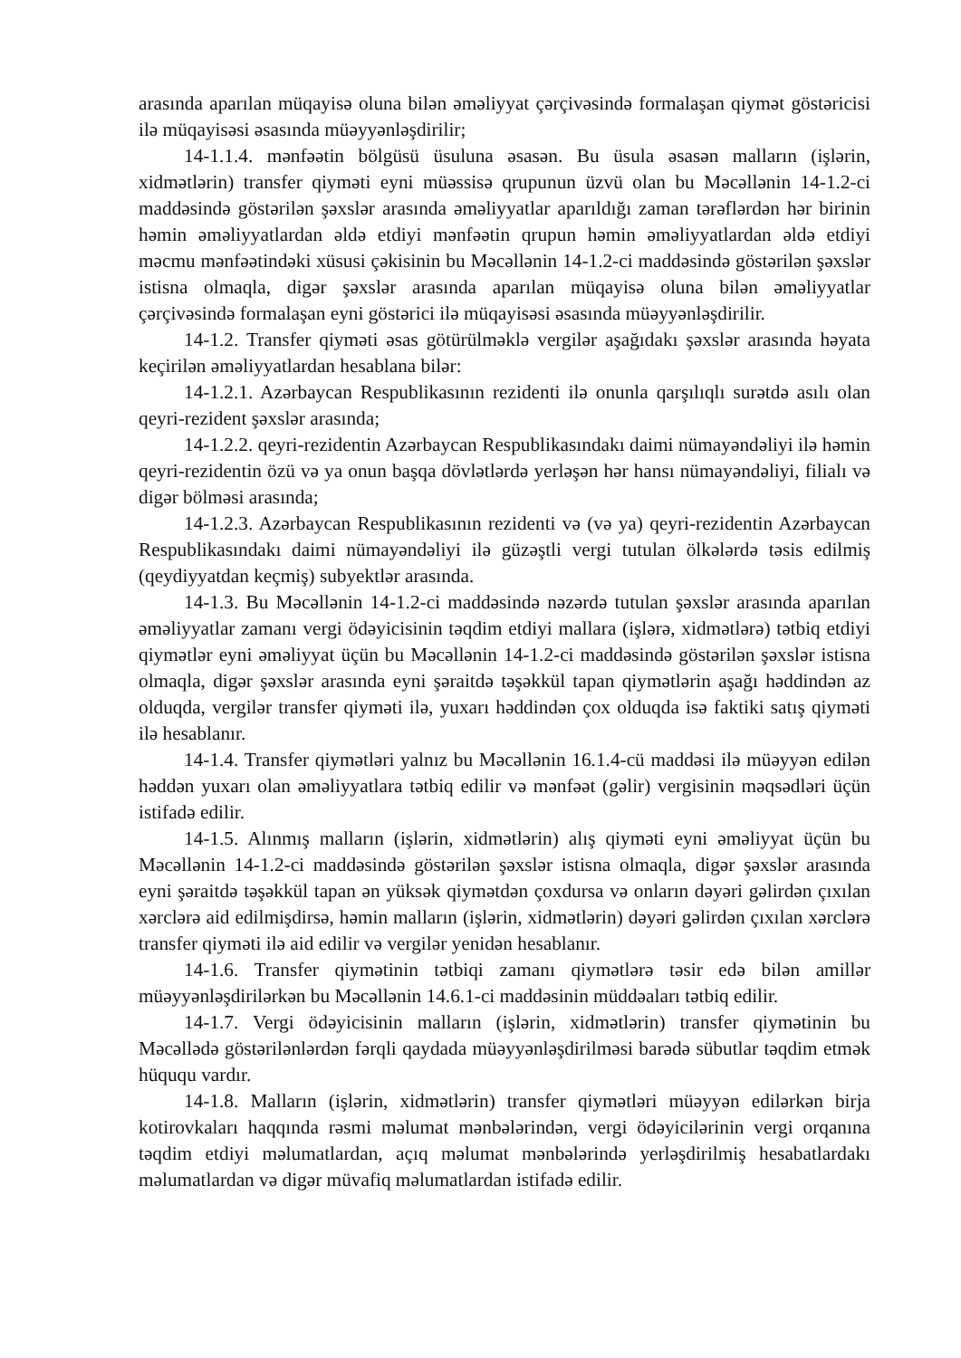arasında aparılan müqayisə oluna bilən əməliyyat çərçivəsində formalaşan qiymət göstəricisi ilə müqayisəsi əsasında müəyyənləşdirilir;
14-1.1.4. mənfəətin bölgüsü üsuluna əsasən. Bu üsula əsasən malların (işlərin, xidmətlərin) transfer qiyməti eyni müəssisə qrupunun üzvü olan bu Məcəllənin 14-1.2-ci maddəsində göstərilən şəxslər arasında əməliyyatlar aparıldığı zaman tərəflərdən hər birinin həmin əməliyyatlardan əldə etdiyi mənfəətin qrupun həmin əməliyyatlardan əldə etdiyi məcmu mənfəətindəki xüsusi çəkisinin bu Məcəllənin 14-1.2-ci maddəsində göstərilən şəxslər istisna olmaqla, digər şəxslər arasında aparılan müqayisə oluna bilən əməliyyatlar çərçivəsində formalaşan eyni göstərici ilə müqayisəsi əsasında müəyyənləşdirilir.
14-1.2. Transfer qiyməti əsas götürülməklə vergilər aşağıdakı şəxslər arasında həyata keçirilən əməliyyatlardan hesablana bilər:
14-1.2.1. Azərbaycan Respublikasının rezidenti ilə onunla qarşılıqlı surətdə asılı olan qeyri-rezident şəxslər arasında;
14-1.2.2. qeyri-rezidentin Azərbaycan Respublikasındakı daimi nümayəndəliyi ilə həmin qeyri-rezidentin özü və ya onun başqa dövlətlərdə yerləşən hər hansı nümayəndəliyi, filialı və digər bölməsi arasında;
14-1.2.3. Azərbaycan Respublikasının rezidenti və (və ya) qeyri-rezidentin Azərbaycan Respublikasındakı daimi nümayəndəliyi ilə güzəştli vergi tutulan ölkələrdə təsis edilmiş (qeydiyyatdan keçmiş) subyektlər arasında.
14-1.3. Bu Məcəllənin 14-1.2-ci maddəsində nəzərdə tutulan şəxslər arasında aparılan əməliyyatlar zamanı vergi ödəyicisinin təqdim etdiyi mallara (işlərə, xidmətlərə) tətbiq etdiyi qiymətlər eyni əməliyyat üçün bu Məcəllənin 14-1.2-ci maddəsində göstərilən şəxslər istisna olmaqla, digər şəxslər arasında eyni şəraitdə təşəkkül tapan qiymətlərin aşağı həddindən az olduqda, vergilər transfer qiyməti ilə, yuxarı həddindən çox olduqda isə faktiki satış qiyməti ilə hesablanır.
14-1.4. Transfer qiymətləri yalnız bu Məcəllənin 16.1.4-cü maddəsi ilə müəyyən edilən həddən yuxarı olan əməliyyatlara tətbiq edilir və mənfəət (gəlir) vergisinin məqsədləri üçün istifadə edilir.
14-1.5. Alınmış malların (işlərin, xidmətlərin) alış qiyməti eyni əməliyyat üçün bu Məcəllənin 14-1.2-ci maddəsində göstərilən şəxslər istisna olmaqla, digər şəxslər arasında eyni şəraitdə təşəkkül tapan ən yüksək qiymətdən çoxdursa və onların dəyəri gəlirdən çıxılan xərclərə aid edilmişdirsə, həmin malların (işlərin, xidmətlərin) dəyəri gəlirdən çıxılan xərclərə transfer qiyməti ilə aid edilir və vergilər yenidən hesablanır.
14-1.6. Transfer qiymətinin tətbiqi zamanı qiymətlərə təsir edə bilən amillər müəyyənləşdirilərkən bu Məcəllənin 14.6.1-ci maddəsinin müddəaları tətbiq edilir.
14-1.7. Vergi ödəyicisinin malların (işlərin, xidmətlərin) transfer qiymətinin bu Məcəllədə göstərilənlərdən fərqli qaydada müəyyənləşdirilməsi barədə sübutlar təqdim etmək hüququ vardır.
14-1.8. Malların (işlərin, xidmətlərin) transfer qiymətləri müəyyən edilərkən birja kotirovkaları haqqında rəsmi məlumat mənbələrindən, vergi ödəyicilərinin vergi orqanına təqdim etdiyi məlumatlardan, açıq məlumat mənbələrində yerləşdirilmiş hesabatlardakı məlumatlardan və digər müvafiq məlumatlardan istifadə edilir.